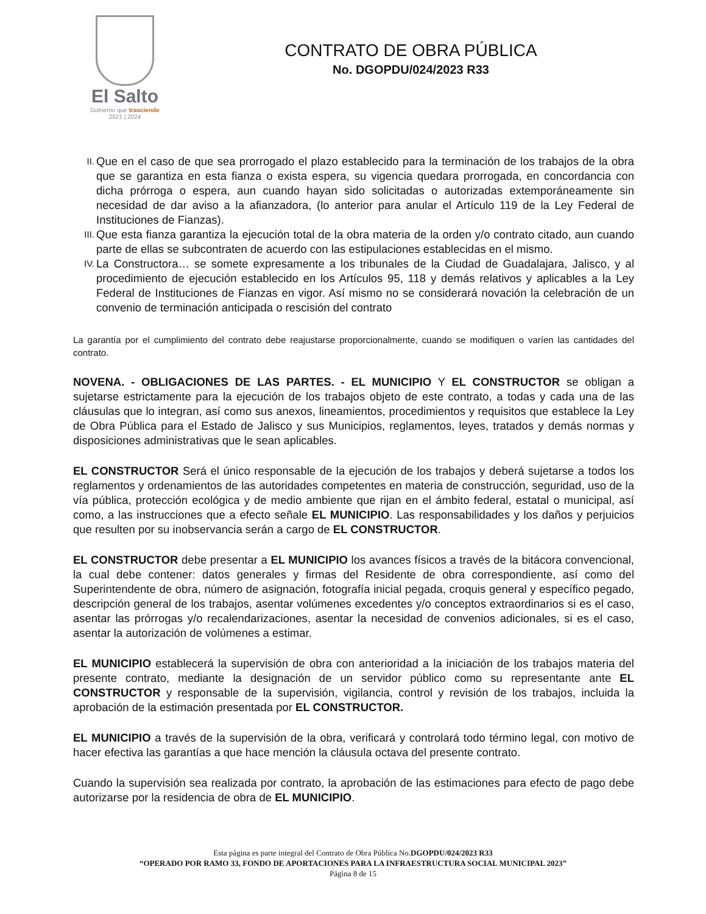El Salto
Gobierno que trasciende
2021 | 2024
CONTRATO DE OBRA PÚBLICA
No. DGOPDU/024/2023 R33
II. Que en el caso de que sea prorrogado el plazo establecido para la terminación de los trabajos de la obra que se garantiza en esta fianza o exista espera, su vigencia quedara prorrogada, en concordancia con dicha prórroga o espera, aun cuando hayan sido solicitadas o autorizadas extemporáneamente sin necesidad de dar aviso a la afianzadora, (lo anterior para anular el Artículo 119 de la Ley Federal de Instituciones de Fianzas).
III. Que esta fianza garantiza la ejecución total de la obra materia de la orden y/o contrato citado, aun cuando parte de ellas se subcontraten de acuerdo con las estipulaciones establecidas en el mismo.
IV. La Constructora… se somete expresamente a los tribunales de la Ciudad de Guadalajara, Jalisco, y al procedimiento de ejecución establecido en los Artículos 95, 118 y demás relativos y aplicables a la Ley Federal de Instituciones de Fianzas en vigor. Así mismo no se considerará novación la celebración de un convenio de terminación anticipada o rescisión del contrato
La garantía por el cumplimiento del contrato debe reajustarse proporcionalmente, cuando se modifiquen o varíen las cantidades del contrato.
NOVENA. - OBLIGACIONES DE LAS PARTES. - EL MUNICIPIO Y EL CONSTRUCTOR se obligan a sujetarse estrictamente para la ejecución de los trabajos objeto de este contrato, a todas y cada una de las cláusulas que lo integran, así como sus anexos, lineamientos, procedimientos y requisitos que establece la Ley de Obra Pública para el Estado de Jalisco y sus Municipios, reglamentos, leyes, tratados y demás normas y disposiciones administrativas que le sean aplicables.
EL CONSTRUCTOR Será el único responsable de la ejecución de los trabajos y deberá sujetarse a todos los reglamentos y ordenamientos de las autoridades competentes en materia de construcción, seguridad, uso de la vía pública, protección ecológica y de medio ambiente que rijan en el ámbito federal, estatal o municipal, así como, a las instrucciones que a efecto señale EL MUNICIPIO. Las responsabilidades y los daños y perjuicios que resulten por su inobservancia serán a cargo de EL CONSTRUCTOR.
EL CONSTRUCTOR debe presentar a EL MUNICIPIO los avances físicos a través de la bitácora convencional, la cual debe contener: datos generales y firmas del Residente de obra correspondiente, así como del Superintendente de obra, número de asignación, fotografía inicial pegada, croquis general y específico pegado, descripción general de los trabajos, asentar volúmenes excedentes y/o conceptos extraordinarios si es el caso, asentar las prórrogas y/o recalendarizaciones, asentar la necesidad de convenios adicionales, si es el caso, asentar la autorización de volúmenes a estimar.
EL MUNICIPIO establecerá la supervisión de obra con anterioridad a la iniciación de los trabajos materia del presente contrato, mediante la designación de un servidor público como su representante ante EL CONSTRUCTOR y responsable de la supervisión, vigilancia, control y revisión de los trabajos, incluida la aprobación de la estimación presentada por EL CONSTRUCTOR.
EL MUNICIPIO a través de la supervisión de la obra, verificará y controlará todo término legal, con motivo de hacer efectiva las garantías a que hace mención la cláusula octava del presente contrato.
Cuando la supervisión sea realizada por contrato, la aprobación de las estimaciones para efecto de pago debe autorizarse por la residencia de obra de EL MUNICIPIO.
Esta página es parte integral del Contrato de Obra Pública No.DGOPDU/024/2023 R33
“OPERADO POR RAMO 33, FONDO DE APORTACIONES PARA LA INFRAESTRUCTURA SOCIAL MUNICIPAL 2023”
Página 8 de 15